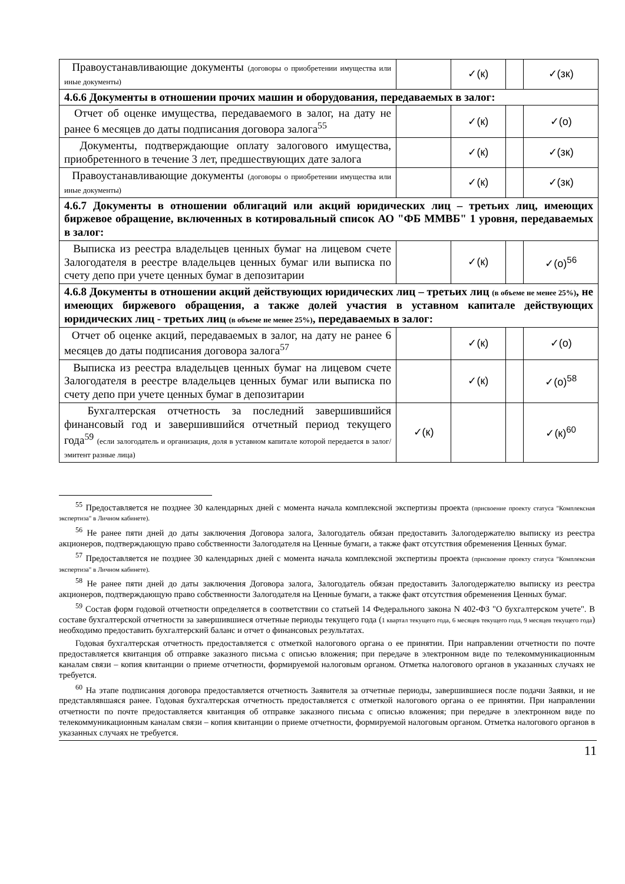| Правоустанавливающие документы (договоры о приобретении имущества или иные документы) | | ✓(к) | | ✓(зк) |
| 4.6.6 Документы в отношении прочих машин и оборудования, передаваемых в залог: | | | | |
| Отчет об оценке имущества, передаваемого в залог, на дату не ранее 6 месяцев до даты подписания договора залога<sup>55</sup> | | ✓(к) | | ✓(о) |
| Документы, подтверждающие оплату залогового имущества, приобретенного в течение 3 лет, предшествующих дате залога | | ✓(к) | | ✓(зк) |
| Правоустанавливающие документы (договоры о приобретении имущества или иные документы) | | ✓(к) | | ✓(зк) |
| 4.6.7 Документы в отношении облигаций или акций юридических лиц – третьих лиц, имеющих биржевое обращение, включенных в котировальный список АО "ФБ ММВБ" 1 уровня, передаваемых в залог: | | | | |
| Выписка из реестра владельцев ценных бумаг на лицевом счете Залогодателя в реестре владельцев ценных бумаг или выписка по счету депо при учете ценных бумаг в депозитарии | | ✓(к) | | ✓(о)<sup>56</sup> |
| 4.6.8 Документы в отношении акций действующих юридических лиц – третьих лиц (в объеме не менее 25%) , не имеющих биржевого обращения, а также долей участия в уставном капитале действующих юридических лиц - третьих лиц (в объеме не менее 25%) , передаваемых в залог: | | | | |
| Отчет об оценке акций, передаваемых в залог, на дату не ранее 6 месяцев до даты подписания договора залога<sup>57</sup> | | ✓(к) | | ✓(о) |
| Выписка из реестра владельцев ценных бумаг на лицевом счете Залогодателя в реестре владельцев ценных бумаг или выписка по счету депо при учете ценных бумаг в депозитарии | | ✓(к) | | ✓(о)<sup>58</sup> |
| Бухгалтерская отчетность за последний завершившийся финансовый год и завершившийся отчетный период текущего года<sup>59</sup> (если залогодатель и организация, доля в уставном капитале которой передается в залог/ эмитент разные лица) | ✓(к) | | | ✓(к)<sup>60</sup> |
<sup>55</sup> Предоставляется не позднее 30 календарных дней с момента начала комплексной экспертизы проекта (присвоение проекту статуса "Комплексная экспертиза" в Личном кабинете).
<sup>56</sup> Не ранее пяти дней до даты заключения Договора залога, Залогодатель обязан предоставить Залогодержателю выписку из реестра акционеров, подтверждающую право собственности Залогодателя на Ценные бумаги, а также факт отсутствия обременения Ценных бумаг.
<sup>57</sup> Предоставляется не позднее 30 календарных дней с момента начала комплексной экспертизы проекта (присвоение проекту статуса "Комплексная экспертиза" в Личном кабинете).
<sup>58</sup> Не ранее пяти дней до даты заключения Договора залога, Залогодатель обязан предоставить Залогодержателю выписку из реестра акционеров, подтверждающую право собственности Залогодателя на Ценные бумаги, а также факт отсутствия обременения Ценных бумаг.
<sup>59</sup> Состав форм годовой отчетности определяется в соответствии со статьей 14 Федерального закона N 402-ФЗ "О бухгалтерском учете". В составе бухгалтерской отчетности за завершившиеся отчетные периоды текущего года (1 квартал текущего года, 6 месяцев текущего года, 9 месяцев текущего года) необходимо предоставить бухгалтерский баланс и отчет о финансовых результатах.
Годовая бухгалтерская отчетность предоставляется с отметкой налогового органа о ее принятии. При направлении отчетности по почте предоставляется квитанция об отправке заказного письма с описью вложения; при передаче в электронном виде по телекоммуникационным каналам связи – копия квитанции о приеме отчетности, формируемой налоговым органом. Отметка налогового органов в указанных случаях не требуется.
<sup>60</sup> На этапе подписания договора предоставляется отчетность Заявителя за отчетные периоды, завершившиеся после подачи Заявки, и не представлявшаяся ранее. Годовая бухгалтерская отчетность предоставляется с отметкой налогового органа о ее принятии. При направлении отчетности по почте предоставляется квитанция об отправке заказного письма с описью вложения; при передаче в электронном виде по телекоммуникационным каналам связи – копия квитанции о приеме отчетности, формируемой налоговым органом. Отметка налогового органов в указанных случаях не требуется.
11